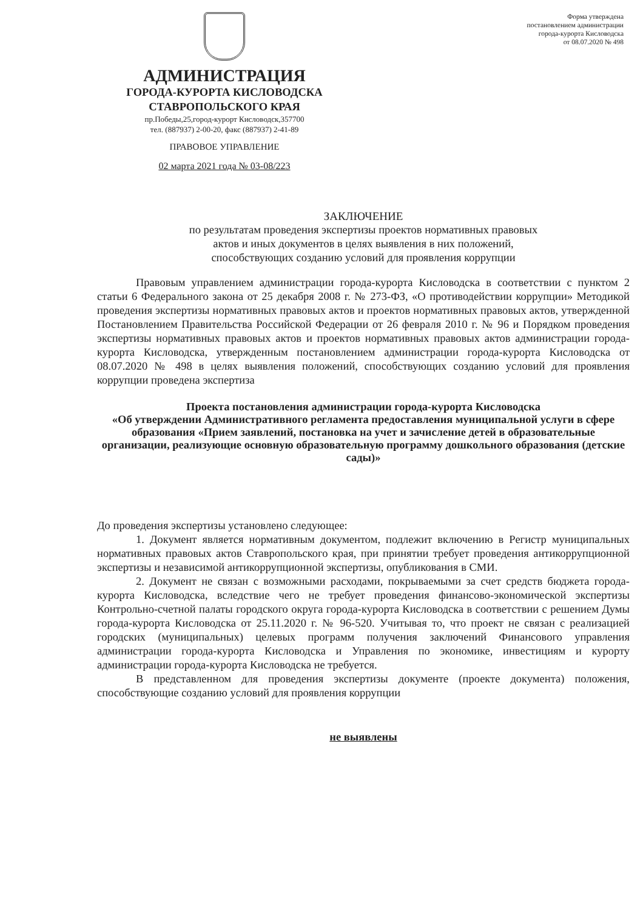Форма утверждена
постановлением администрации
города-курорта Кисловодска
от 08.07.2020 № 498
АДМИНИСТРАЦИЯ
ГОРОДА-КУРОРТА КИСЛОВОДСКА
СТАВРОПОЛЬСКОГО КРАЯ
пр.Победы,25,город-курорт Кисловодск,357700
тел. (887937) 2-00-20, факс (887937) 2-41-89
ПРАВОВОЕ УПРАВЛЕНИЕ
02 марта 2021 года № 03-08/223
ЗАКЛЮЧЕНИЕ
по результатам проведения экспертизы проектов нормативных правовых
актов и иных документов в целях выявления в них положений,
способствующих созданию условий для проявления коррупции
Правовым управлением администрации города-курорта Кисловодска в соответствии с пунктом 2 статьи 6 Федерального закона от 25 декабря 2008 г. № 273-ФЗ, «О противодействии коррупции» Методикой проведения экспертизы нормативных правовых актов и проектов нормативных правовых актов, утвержденной Постановлением Правительства Российской Федерации от 26 февраля 2010 г. № 96 и Порядком проведения экспертизы нормативных правовых актов и проектов нормативных правовых актов администрации города-курорта Кисловодска, утвержденным постановлением администрации города-курорта Кисловодска от 08.07.2020 № 498 в целях выявления положений, способствующих созданию условий для проявления коррупции проведена экспертиза
Проекта постановления администрации города-курорта Кисловодска
«Об утверждении Административного регламента предоставления муниципальной услуги в сфере образования «Прием заявлений, постановка на учет и зачисление детей в образовательные организации, реализующие основную образовательную программу дошкольного образования (детские сады)»
До проведения экспертизы установлено следующее:
1. Документ является нормативным документом, подлежит включению в Регистр муниципальных нормативных правовых актов Ставропольского края, при принятии требует проведения антикоррупционной экспертизы и независимой антикоррупционной экспертизы, опубликования в СМИ.
2. Документ не связан с возможными расходами, покрываемыми за счет средств бюджета города-курорта Кисловодска, вследствие чего не требует проведения финансово-экономической экспертизы Контрольно-счетной палаты городского округа города-курорта Кисловодска в соответствии с решением Думы города-курорта Кисловодска от 25.11.2020 г. № 96-520. Учитывая то, что проект не связан с реализацией городских (муниципальных) целевых программ получения заключений Финансового управления администрации города-курорта Кисловодска и Управления по экономике, инвестициям и курорту администрации города-курорта Кисловодска не требуется.
В представленном для проведения экспертизы документе (проекте документа) положения, способствующие созданию условий для проявления коррупции
не выявлены